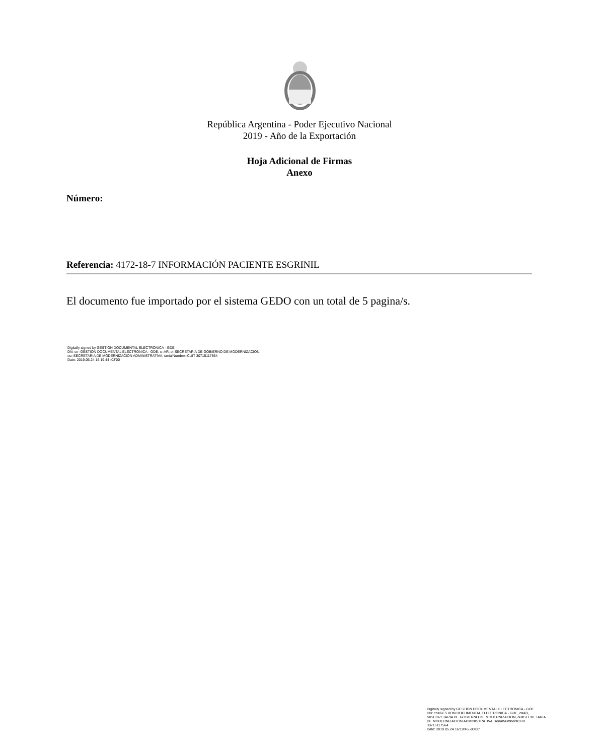República Argentina - Poder Ejecutivo Nacional
2019 - Año de la Exportación
Hoja Adicional de Firmas
Anexo
Número:
Referencia: 4172-18-7 INFORMACIÓN PACIENTE ESGRINIL
El documento fue importado por el sistema GEDO con un total de 5 pagina/s.
Digitally signed by GESTION DOCUMENTAL ELECTRONICA - GDE
DN: cn=GESTION DOCUMENTAL ELECTRONICA - GDE, c=AR, o=SECRETARIA DE GOBIERNO DE MODERNIZACION,
ou=SECRETARIA DE MODERNIZACION ADMINISTRATIVA, serialNumber=CUIT 30715117564
Date: 2019.05.24 16:19:44 -03'00'
Digitally signed by GESTION DOCUMENTAL ELECTRONICA - GDE
DN: cn=GESTION DOCUMENTAL ELECTRONICA - GDE, c=AR, o=SECRETARIA DE GOBIERNO DE MODERNIZACION, ou=SECRETARIA DE MODERNIZACION ADMINISTRATIVA, serialNumber=CUIT 30715117564
Date: 2019.05.24 16:19:45 -03'00'